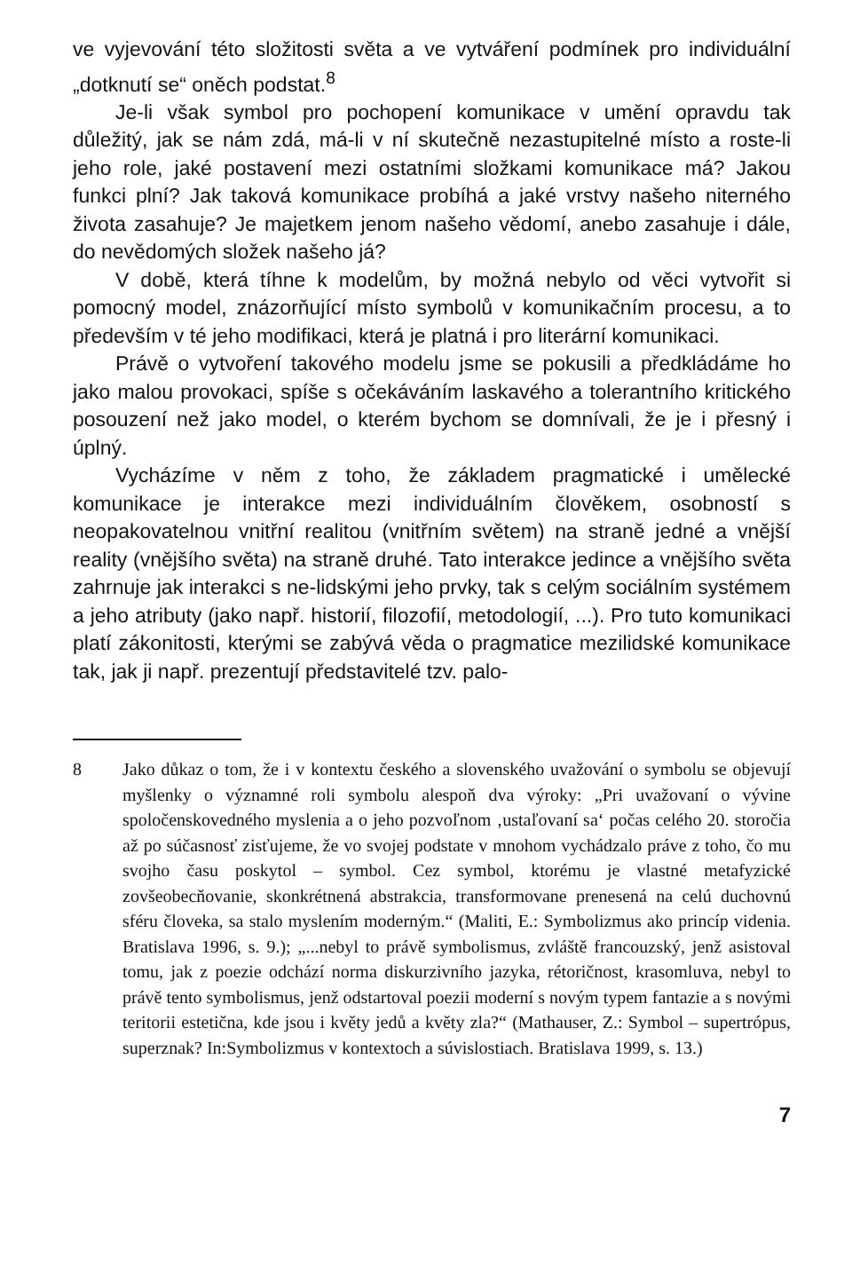ve vyjevování této složitosti světa a ve vytváření podmínek pro individuální „dotknutí se“ oněch podstat.<sup>8</sup>
Je-li však symbol pro pochopení komunikace v umění opravdu tak důležitý, jak se nám zdá, má-li v ní skutečně nezastupitelné místo a roste-li jeho role, jaké postavení mezi ostatními složkami komunikace má? Jakou funkci plní? Jak taková komunikace probíhá a jaké vrstvy našeho niterného života zasahuje? Je majetkem jenom našeho vědomí, anebo zasahuje i dále, do nevědomých složek našeho já?
V době, která tíhne k modelům, by možná nebylo od věci vytvořit si pomocný model, znázorňující místo symbolů v komunikačním procesu, a to především v té jeho modifikaci, která je platná i pro literární komunikaci.
Právě o vytvoření takového modelu jsme se pokusili a předkládáme ho jako malou provokaci, spíše s očekáváním laskavého a tolerantního kritického posouzení než jako model, o kterém bychom se domnívali, že je i přesný i úplný.
Vycházíme v něm z toho, že základem pragmatické i umělecké komunikace je interakce mezi individuálním člověkem, osobností s neopakovatelnou vnitřní realitou (vnitřním světem) na straně jedné a vnější reality (vnějšího světa) na straně druhé. Tato interakce jedince a vnějšího světa zahrnuje jak interakci s ne-lidskými jeho prvky, tak s celým sociálním systémem a jeho atributy (jako např. historií, filozofií, metodologií, ...). Pro tuto komunikaci platí zákonitosti, kterými se zabývá věda o pragmatice mezilidské komunikace tak, jak ji např. prezentují představitelé tzv. palo-
8 Jako důkaz o tom, že i v kontextu českého a slovenského uvažování o symbolu se objevují myšlenky o významné roli symbolu alespoň dva výroky: „Pri uvažovaní o vývine spoločenskovedného myslenia a o jeho pozvoľnom ‚ustaľovaní sa‘ počas celého 20. storočia až po súčasnosť zisťujeme, že vo svojej podstate v mnohom vychádzalo práve z toho, čo mu svojho času poskytol – symbol. Cez symbol, ktorému je vlastné metafyzické zovšeobecňovanie, skonkrétnená abstrakcia, transformovane prenesená na celú duchovnú sféru človeka, sa stalo myslením moderným.“ (Maliti, E.: Symbolizmus ako princíp videnia. Bratislava 1996, s. 9.); „...nebyl to právě symbolismus, zvláště francouzský, jenž asistoval tomu, jak z poezie odchází norma diskurzivního jazyka, rétoričnost, krasomluva, nebyl to právě tento symbolismus, jenž odstartoval poezii moderní s novým typem fantazie a s novými teritorii estetična, kde jsou i květy jedů a květy zla?“ (Mathauser, Z.: Symbol – supertrópus, superznak? In:Symbolizmus v kontextoch a súvislostiach. Bratislava 1999, s. 13.)
7